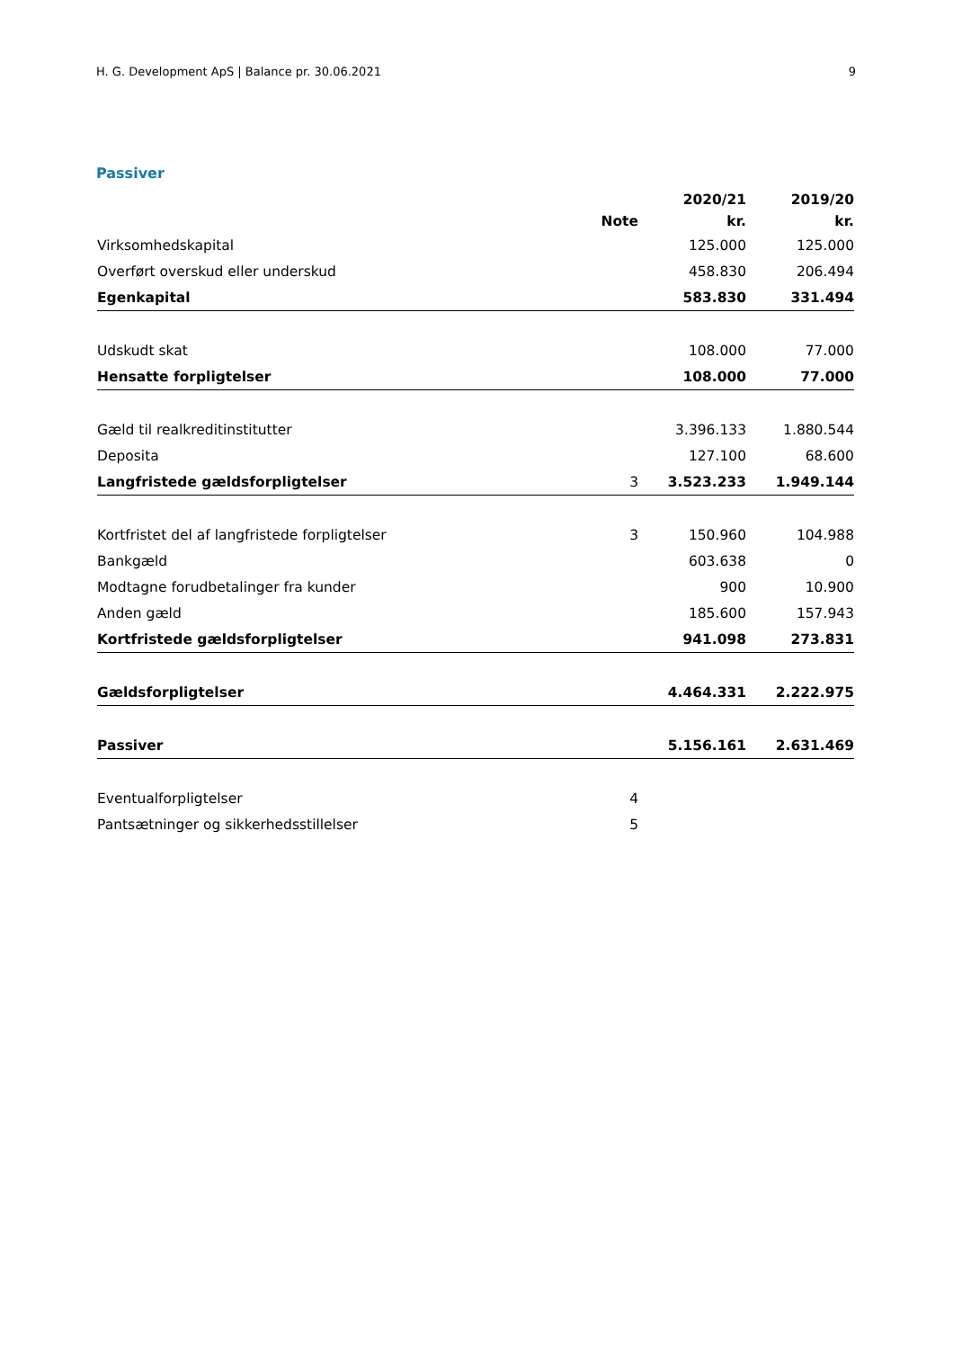H. G. Development ApS | Balance pr. 30.06.2021 9
Passiver
| | | 2020/21 | 2019/20 |
| --- | --- | --- | --- |
| | Note | kr. | kr. |
| Virksomhedskapital | | 125.000 | 125.000 |
| Overført overskud eller underskud | | 458.830 | 206.494 |
| Egenkapital | | 583.830 | 331.494 |
| Udskudt skat | | 108.000 | 77.000 |
| Hensatte forpligtelser | | 108.000 | 77.000 |
| Gæld til realkreditinstitutter | | 3.396.133 | 1.880.544 |
| Deposita | | 127.100 | 68.600 |
| Langfristede gældsforpligtelser | 3 | 3.523.233 | 1.949.144 |
| Kortfristet del af langfristede forpligtelser | 3 | 150.960 | 104.988 |
| Bankgæld | | 603.638 | 0 |
| Modtagne forudbetalinger fra kunder | | 900 | 10.900 |
| Anden gæld | | 185.600 | 157.943 |
| Kortfristede gældsforpligtelser | | 941.098 | 273.831 |
| Gældsforpligtelser | | 4.464.331 | 2.222.975 |
| Passiver | | 5.156.161 | 2.631.469 |
| Eventualforpligtelser | 4 | | |
| Pantsætninger og sikkerhedsstillelser | 5 | | |